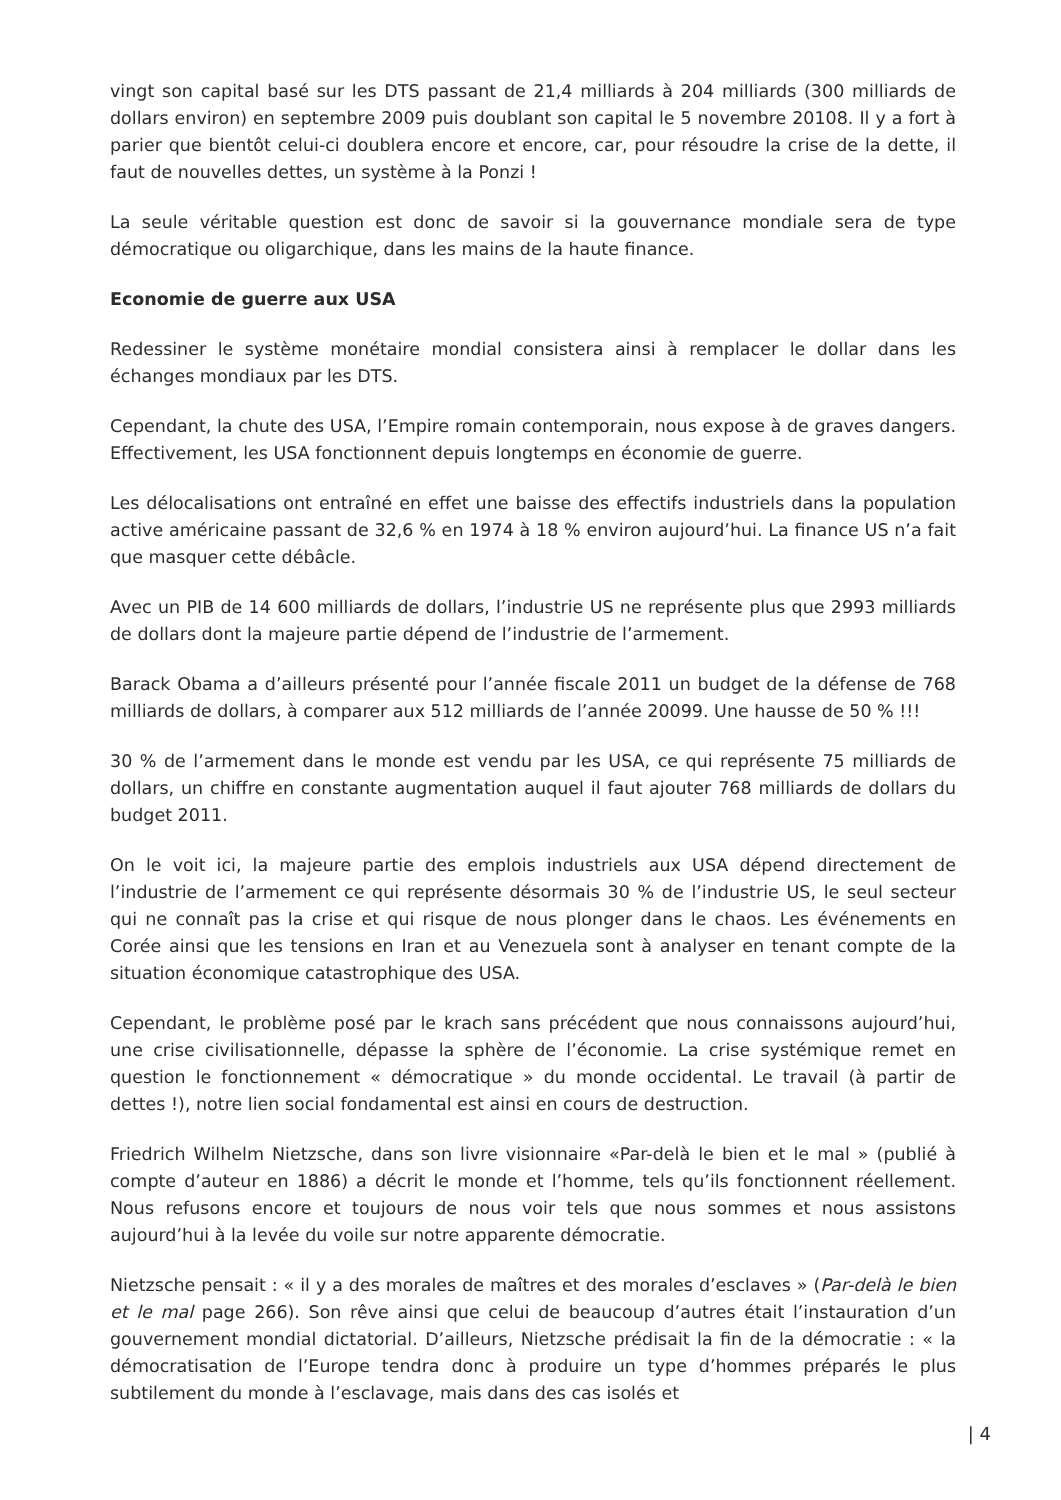vingt son capital basé sur les DTS passant de 21,4 milliards à 204 milliards (300 milliards de dollars environ) en septembre 2009 puis doublant son capital le 5 novembre 20108. Il y a fort à parier que bientôt celui-ci doublera encore et encore, car, pour résoudre la crise de la dette, il faut de nouvelles dettes, un système à la Ponzi !
La seule véritable question est donc de savoir si la gouvernance mondiale sera de type démocratique ou oligarchique, dans les mains de la haute finance.
Economie de guerre aux USA
Redessiner le système monétaire mondial consistera ainsi à remplacer le dollar dans les échanges mondiaux par les DTS.
Cependant, la chute des USA, l’Empire romain contemporain, nous expose à de graves dangers. Effectivement, les USA fonctionnent depuis longtemps en économie de guerre.
Les délocalisations ont entraîné en effet une baisse des effectifs industriels dans la population active américaine passant de 32,6 % en 1974 à 18 % environ aujourd’hui. La finance US n’a fait que masquer cette débâcle.
Avec un PIB de 14 600 milliards de dollars, l’industrie US ne représente plus que 2993 milliards de dollars dont la majeure partie dépend de l’industrie de l’armement.
Barack Obama a d’ailleurs présenté pour l’année fiscale 2011 un budget de la défense de 768 milliards de dollars, à comparer aux 512 milliards de l’année 20099. Une hausse de 50 % !!!
30 % de l’armement dans le monde est vendu par les USA, ce qui représente 75 milliards de dollars, un chiffre en constante augmentation auquel il faut ajouter 768 milliards de dollars du budget 2011.
On le voit ici, la majeure partie des emplois industriels aux USA dépend directement de l’industrie de l’armement ce qui représente désormais 30 % de l’industrie US, le seul secteur qui ne connaît pas la crise et qui risque de nous plonger dans le chaos. Les événements en Corée ainsi que les tensions en Iran et au Venezuela sont à analyser en tenant compte de la situation économique catastrophique des USA.
Cependant, le problème posé par le krach sans précédent que nous connaissons aujourd’hui, une crise civilisationnelle, dépasse la sphère de l’économie. La crise systémique remet en question le fonctionnement « démocratique » du monde occidental. Le travail (à partir de dettes !), notre lien social fondamental est ainsi en cours de destruction.
Friedrich Wilhelm Nietzsche, dans son livre visionnaire «Par-delà le bien et le mal » (publié à compte d’auteur en 1886) a décrit le monde et l’homme, tels qu’ils fonctionnent réellement. Nous refusons encore et toujours de nous voir tels que nous sommes et nous assistons aujourd’hui à la levée du voile sur notre apparente démocratie.
Nietzsche pensait : « il y a des morales de maîtres et des morales d’esclaves » (Par-delà le bien et le mal page 266). Son rêve ainsi que celui de beaucoup d’autres était l’instauration d’un gouvernement mondial dictatorial. D’ailleurs, Nietzsche prédisait la fin de la démocratie : « la démocratisation de l’Europe tendra donc à produire un type d’hommes préparés le plus subtilement du monde à l’esclavage, mais dans des cas isolés et
| 4